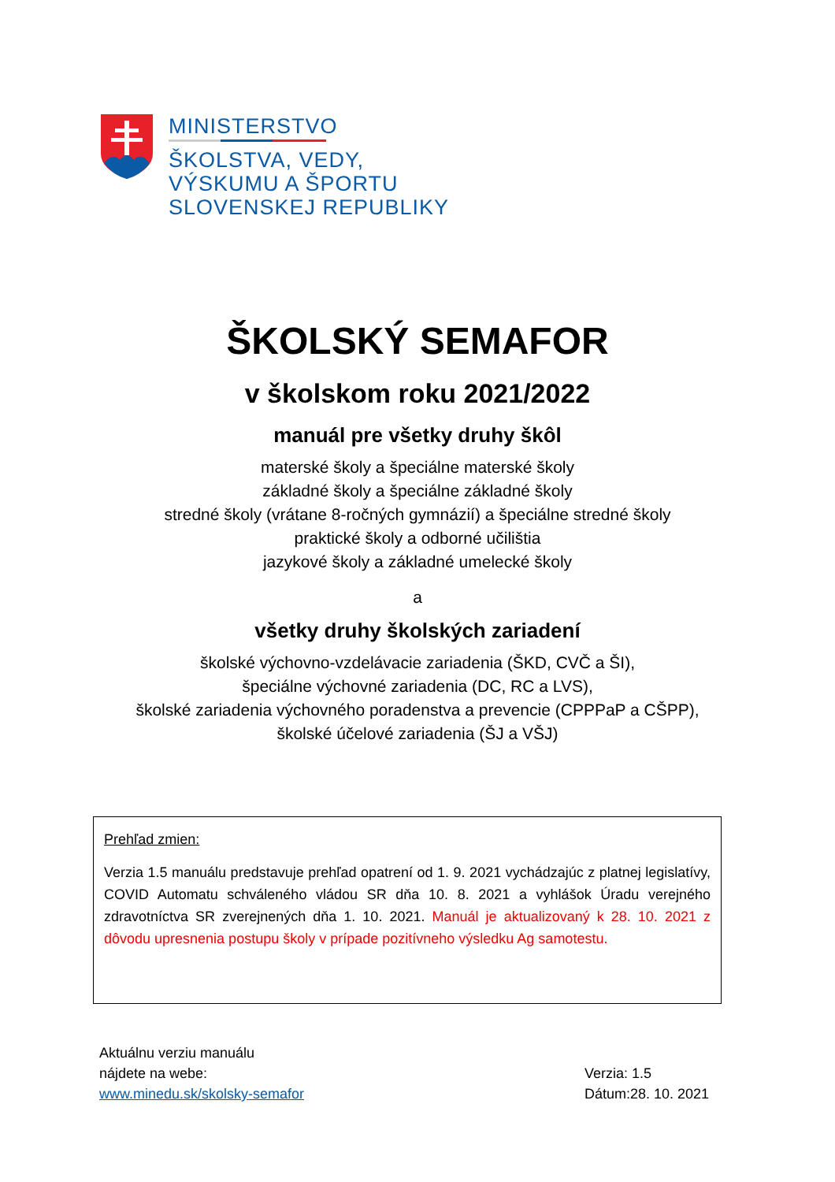MINISTERSTVO
ŠKOLSTVA, VEDY,
VÝSKUMU A ŠPORTU
SLOVENSKEJ REPUBLIKY
ŠKOLSKÝ SEMAFOR
v školskom roku 2021/2022
manuál pre všetky druhy škôl
materské školy a špeciálne materské školy
základné školy a špeciálne základné školy
stredné školy (vrátane 8-ročných gymnázií) a špeciálne stredné školy
praktické školy a odborné učilištia
jazykové školy a základné umelecké školy
a
všetky druhy školských zariadení
školské výchovno-vzdelávacie zariadenia (ŠKD, CVČ a ŠI),
špeciálne výchovné zariadenia (DC, RC a LVS),
školské zariadenia výchovného poradenstva a prevencie (CPPPaP a CŠPP),
školské účelové zariadenia (ŠJ a VŠJ)
Prehľad zmien:
Verzia 1.5 manuálu predstavuje prehľad opatrení od 1. 9. 2021 vychádzajúc z platnej legislatívy, COVID Automatu schváleného vládou SR dňa 10. 8. 2021 a vyhlášok Úradu verejného zdravotníctva SR zverejnených dňa 1. 10. 2021. Manuál je aktualizovaný k 28. 10. 2021 z dôvodu upresnenia postupu školy v prípade pozitívneho výsledku Ag samotestu.
Aktuálnu verziu manuálu
nájdete na webe:
www.minedu.sk/skolsky-semafor
Verzia: 1.5
Dátum:28. 10. 2021